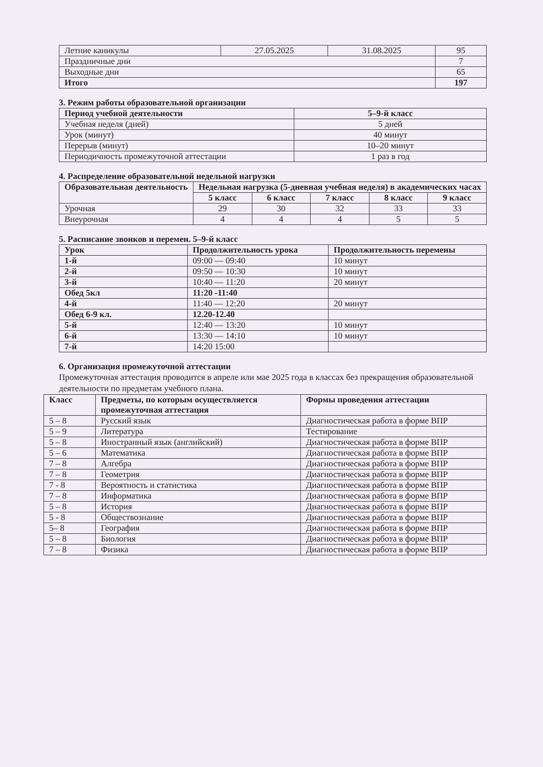| Летние каникулы | 27.05.2025 | 31.08.2025 | 95 |
| Праздничные дни | | | 7 |
| Выходные дни | | | 65 |
| Итого | | | 197 |
3. Режим работы образовательной организации
| Период учебной деятельности | 5–9-й класс |
| --- | --- |
| Учебная неделя (дней) | 5 дней |
| Урок (минут) | 40 минут |
| Перерыв (минут) | 10–20 минут |
| Периодичность промежуточной аттестации | 1 раз в год |
4. Распределение образовательной недельной нагрузки
| Образовательная деятельность | Недельная нагрузка (5-дневная учебная неделя) в академических часах | | | | |
| --- | --- | --- | --- | --- | --- |
| | 5 класс | 6 класс | 7 класс | 8 класс | 9 класс |
| Урочная | 29 | 30 | 32 | 33 | 33 |
| Внеурочная | 4 | 4 | 4 | 5 | 5 |
5. Расписание звонков и перемен. 5–9-й класс
| Урок | Продолжительность урока | Продолжительность перемены |
| --- | --- | --- |
| 1-й | 09:00 — 09:40 | 10 минут |
| 2-й | 09:50 — 10:30 | 10 минут |
| 3-й | 10:40 — 11:20 | 20 минут |
| Обед 5кл | 11:20 -11:40 | |
| 4-й | 11:40 — 12:20 | 20 минут |
| Обед 6-9 кл. | 12.20-12.40 | |
| 5-й | 12:40 — 13:20 | 10 минут |
| 6-й | 13:30 — 14:10 | 10 минут |
| 7-й | 14:20 15:00 | |
6. Организация промежуточной аттестации
Промежуточная аттестация проводится в апреле или мае 2025 года в классах без прекращения образовательной деятельности по предметам учебного плана.
| Класс | Предметы, по которым осуществляется промежуточная аттестация | Формы проведения аттестации |
| --- | --- | --- |
| 5 – 8 | Русский язык | Диагностическая работа в форме ВПР |
| 5 – 9 | Литература | Тестирование |
| 5 – 8 | Иностранный язык (английский) | Диагностическая работа в форме ВПР |
| 5 – 6 | Математика | Диагностическая работа в форме ВПР |
| 7 – 8 | Алгебра | Диагностическая работа в форме ВПР |
| 7 – 8 | Геометрия | Диагностическая работа в форме ВПР |
| 7 - 8 | Вероятность и статистика | Диагностическая работа в форме ВПР |
| 7 – 8 | Информатика | Диагностическая работа в форме ВПР |
| 5 – 8 | История | Диагностическая работа в форме ВПР |
| 5 - 8 | Обществознание | Диагностическая работа в форме ВПР |
| 5– 8 | География | Диагностическая работа в форме ВПР |
| 5 – 8 | Биология | Диагностическая работа в форме ВПР |
| 7 – 8 | Физика | Диагностическая работа в форме ВПР |